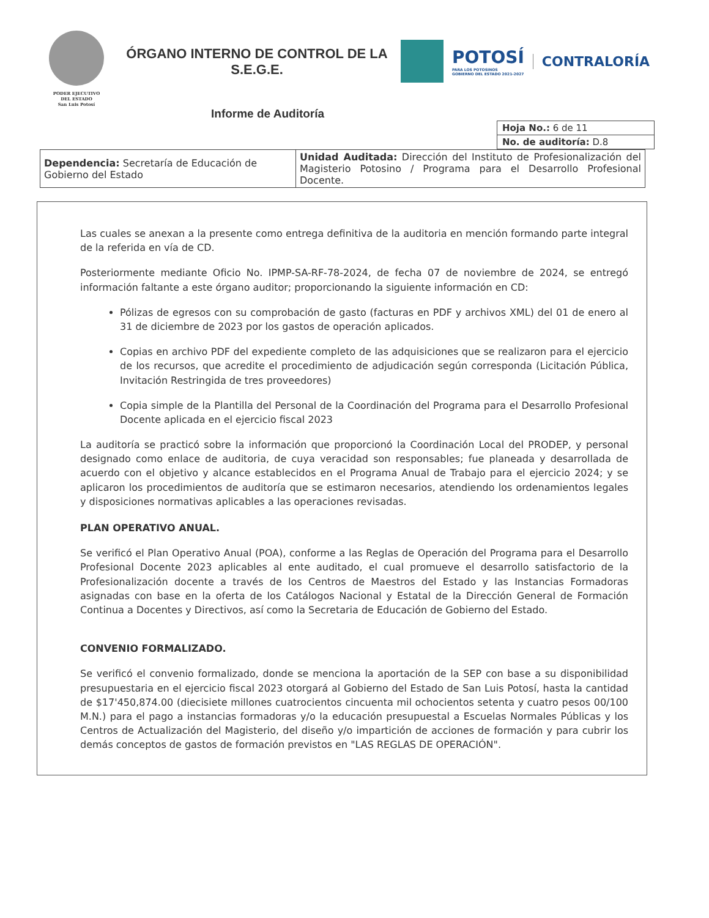PODER EJECUTIVO
DEL ESTADO
San Luis Potosí
ÓRGANO INTERNO DE CONTROL DE LA S.E.G.E.
POTOSÍ
PARA LOS POTOSINOS
GOBIERNO DEL ESTADO 2021-2027
CONTRALORÍA
Informe de Auditoría
| Hoja No.: 6 de 11 |
| No. de auditoría: D.8 |
| Dependencia: Secretaría de Educación de Gobierno del Estado | Unidad Auditada: Dirección del Instituto de Profesionalización del Magisterio Potosino / Programa para el Desarrollo Profesional Docente. |
Las cuales se anexan a la presente como entrega definitiva de la auditoria en mención formando parte integral de la referida en vía de CD.
Posteriormente mediante Oficio No. IPMP-SA-RF-78-2024, de fecha 07 de noviembre de 2024, se entregó información faltante a este órgano auditor; proporcionando la siguiente información en CD:
Pólizas de egresos con su comprobación de gasto (facturas en PDF y archivos XML) del 01 de enero al 31 de diciembre de 2023 por los gastos de operación aplicados.
Copias en archivo PDF del expediente completo de las adquisiciones que se realizaron para el ejercicio de los recursos, que acredite el procedimiento de adjudicación según corresponda (Licitación Pública, Invitación Restringida de tres proveedores)
Copia simple de la Plantilla del Personal de la Coordinación del Programa para el Desarrollo Profesional Docente aplicada en el ejercicio fiscal 2023
La auditoría se practicó sobre la información que proporcionó la Coordinación Local del PRODEP, y personal designado como enlace de auditoria, de cuya veracidad son responsables; fue planeada y desarrollada de acuerdo con el objetivo y alcance establecidos en el Programa Anual de Trabajo para el ejercicio 2024; y se aplicaron los procedimientos de auditoría que se estimaron necesarios, atendiendo los ordenamientos legales y disposiciones normativas aplicables a las operaciones revisadas.
PLAN OPERATIVO ANUAL.
Se verificó el Plan Operativo Anual (POA), conforme a las Reglas de Operación del Programa para el Desarrollo Profesional Docente 2023 aplicables al ente auditado, el cual promueve el desarrollo satisfactorio de la Profesionalización docente a través de los Centros de Maestros del Estado y las Instancias Formadoras asignadas con base en la oferta de los Catálogos Nacional y Estatal de la Dirección General de Formación Continua a Docentes y Directivos, así como la Secretaria de Educación de Gobierno del Estado.
CONVENIO FORMALIZADO.
Se verificó el convenio formalizado, donde se menciona la aportación de la SEP con base a su disponibilidad presupuestaria en el ejercicio fiscal 2023 otorgará al Gobierno del Estado de San Luis Potosí, hasta la cantidad de $17'450,874.00 (diecisiete millones cuatrocientos cincuenta mil ochocientos setenta y cuatro pesos 00/100 M.N.) para el pago a instancias formadoras y/o la educación presupuestal a Escuelas Normales Públicas y los Centros de Actualización del Magisterio, del diseño y/o impartición de acciones de formación y para cubrir los demás conceptos de gastos de formación previstos en "LAS REGLAS DE OPERACIÓN".